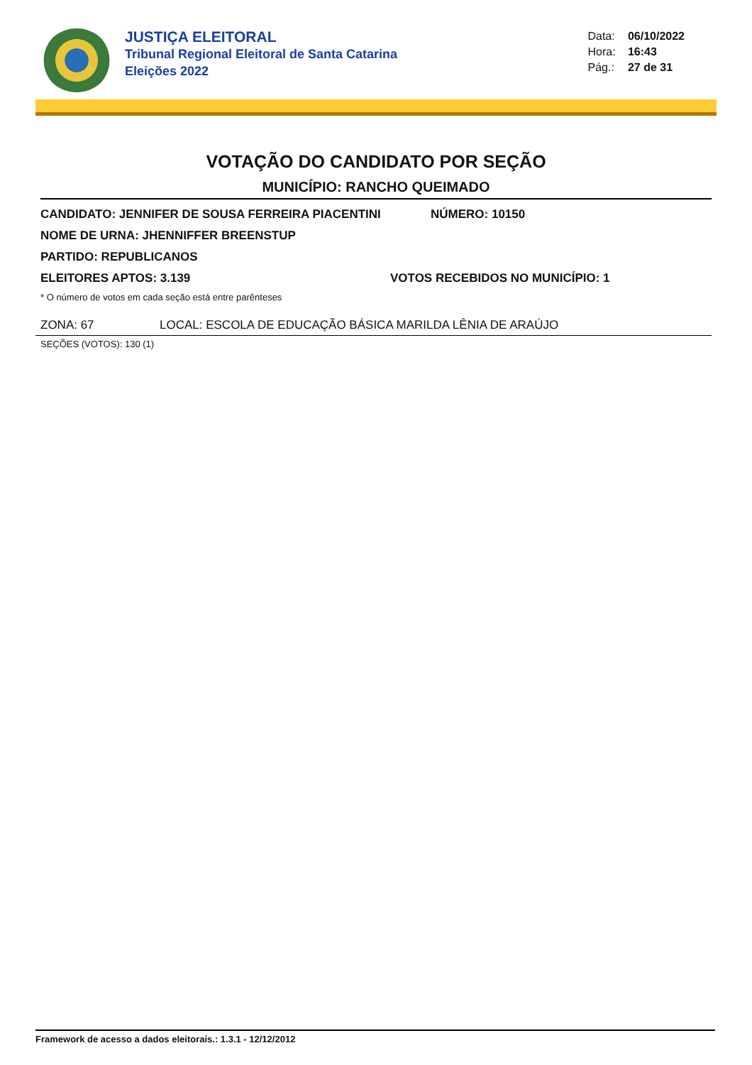JUSTIÇA ELEITORAL
Tribunal Regional Eleitoral de Santa Catarina
Eleições 2022
Data: 06/10/2022
Hora: 16:43
Pág.: 27 de 31
VOTAÇÃO DO CANDIDATO POR SEÇÃO
MUNICÍPIO: RANCHO QUEIMADO
CANDIDATO: JENNIFER DE SOUSA FERREIRA PIACENTINI NÚMERO: 10150
NOME DE URNA: JHENNIFFER BREENSTUP
PARTIDO: REPUBLICANOS
ELEITORES APTOS: 3.139 VOTOS RECEBIDOS NO MUNICÍPIO: 1
* O número de votos em cada seção está entre parênteses
ZONA: 67 LOCAL: ESCOLA DE EDUCAÇÃO BÁSICA MARILDA LÊNIA DE ARAÚJO
SEÇÕES (VOTOS): 130 (1)
Framework de acesso a dados eleitorais.: 1.3.1 - 12/12/2012